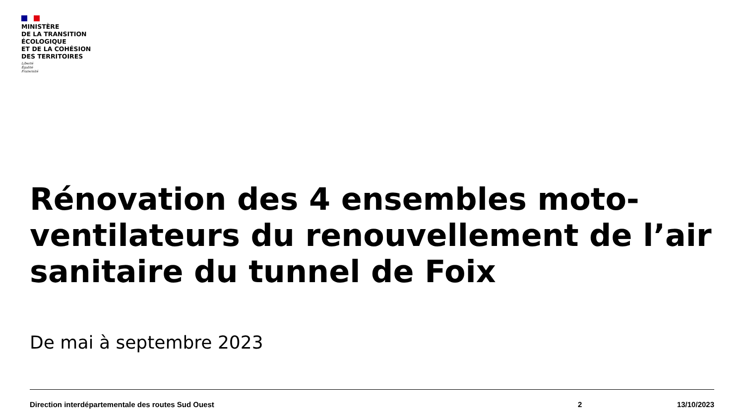MINISTÈRE
DE LA TRANSITION
ÉCOLOGIQUE
ET DE LA COHÉSION
DES TERRITOIRES
Liberté
Égalité
Fraternité
Rénovation des 4 ensembles moto-ventilateurs du renouvellement de l’air sanitaire du tunnel de Foix
De mai à septembre 2023
Direction interdépartementale des routes Sud Ouest 2 13/10/2023